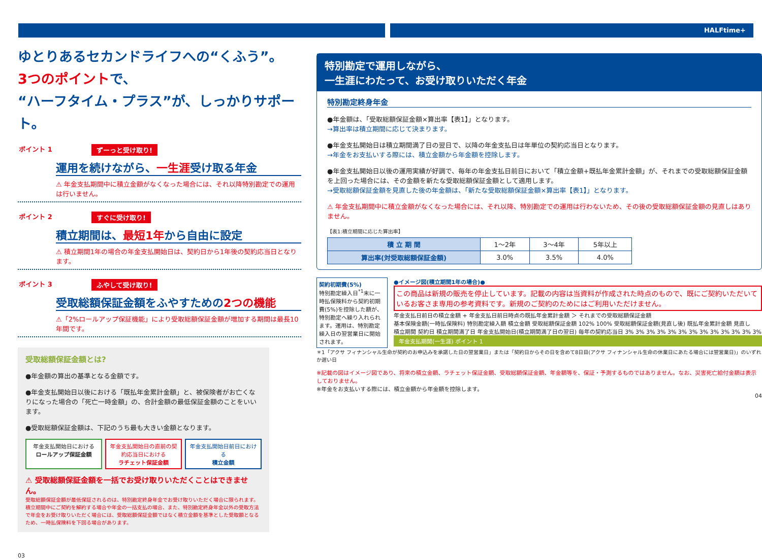HALFtime+
ゆとりあるセカンドライフへの“くふう”。
3つのポイントで、
“ハーフタイム・プラス”が、しっかりサポート。
ポイント 1
ずーっと受け取り!
運用を続けながら、一生涯受け取る年金
⚠ 年金支払期間中に積立金額がなくなった場合には、それ以降特別勘定での運用は行いません。
ポイント 2
すぐに受け取り!
積立期間は、最短1年から自由に設定
⚠ 積立期間1年の場合の年金支払開始日は、契約日から1年後の契約応当日となります。
ポイント 3
ふやして受け取り!
受取総額保証金額をふやすための2つの機能
⚠「2%ロールアップ保証機能」により受取総額保証金額が増加する期間は最長10年間です。
受取総額保証金額とは?
●年金額の算出の基準となる金額です。
●年金支払開始日以後における「既払年金累計金額」と、被保険者がお亡くなりになった場合の「死亡一時金額」の、合計金額の最低保証金額のことをいいます。
●受取総額保証金額は、下記のうち最も大きい金額となります。
年金支払開始日における
ロールアップ保証金額
年金支払開始日の直前の契約応当日における
ラチェット保証金額
年金支払開始日前日における
積立金額
⚠ 受取総額保証金額を一括でお受け取りいただくことはできません。
受取総額保証金額が最低保証されるのは、特別勘定終身年金でお受け取りいただく場合に限られます。積立期間中にご契約を解約する場合や年金の一括支払の場合、また、特別勘定終身年金以外の受取方法で年金をお受け取りいただく場合には、受取総額保証金額ではなく積立金額を基準とした受取額となるため、一時払保険料を下回る場合があります。
03
特別勘定で運用しながら、
一生涯にわたって、お受け取りいただく年金
特別勘定終身年金
●年金額は、「受取総額保証金額×算出率【表1】」となります。
→算出率は積立期間に応じて決まります。
●年金支払開始日は積立期間満了日の翌日で、以降の年金支払日は年単位の契約応当日となります。
→年金をお支払いする際には、積立金額から年金額を控除します。
●年金支払開始日以後の運用実績が好調で、毎年の年金支払日前日において「積立金額+既払年金累計金額」が、それまでの受取総額保証金額を上回った場合には、その金額を新たな受取総額保証金額として適用します。
→受取総額保証金額を見直した後の年金額は、「新たな受取総額保証金額×算出率【表1】」となります。
⚠ 年金支払期間中に積立金額がなくなった場合には、それ以降、特別勘定での運用は行わないため、その後の受取総額保証金額の見直しはありません。
【表1:積立期間に応じた算出率】
| 積 立 期 間 | 1〜2年 | 3〜4年 | 5年以上 |
| 算出率(対受取総額保証金額) | 3.0% | 3.5% | 4.0% |
契約初期費(5%)
特別勘定繰入日<sup>*1</sup>末に一時払保険料から契約初期費(5%)を控除した額が、特別勘定へ繰り入れられます。運用は、特別勘定繰入日の翌営業日に開始されます。
●イメージ図(積立期間1年の場合)●
この商品は新規の販売を停止しています。記載の内容は当資料が作成された時点のもので、既にご契約いただいているお客さま専用の参考資料です。新規のご契約のためにはご利用いただけません。
年金支払日前日の積立金額 + 年金支払日前日時点の既払年金累計金額 ＞ それまでの受取総額保証金額
基本保険金額(一時払保険料) 特別勘定繰入額 積立金額 受取総額保証金額 102% 100% 受取総額保証金額(見直し後) 既払年金累計金額 見直し
積立期間 契約日 積立期間満了日 年金支払開始日(積立期間満了日の翌日) 毎年の契約応当日 3% 3% 3% 3% 3% 3% 3% 3% 3% 3% 3% 3% 3%
年金支払期間(一生涯) ポイント 1
＊1「アクサ フィナンシャル生命が契約のお申込みを承諾した日の翌営業日」または「契約日からその日を含めて8日目(アクサ フィナンシャル生命の休業日にあたる場合には翌営業日)」のいずれか遅い日
※記載の図はイメージ図であり、将来の積立金額、ラチェット保証金額、受取総額保証金額、年金額等を、保証・予測するものではありません。なお、災害死亡給付金額は表示しておりません。
※年金をお支払いする際には、積立金額から年金額を控除します。
04